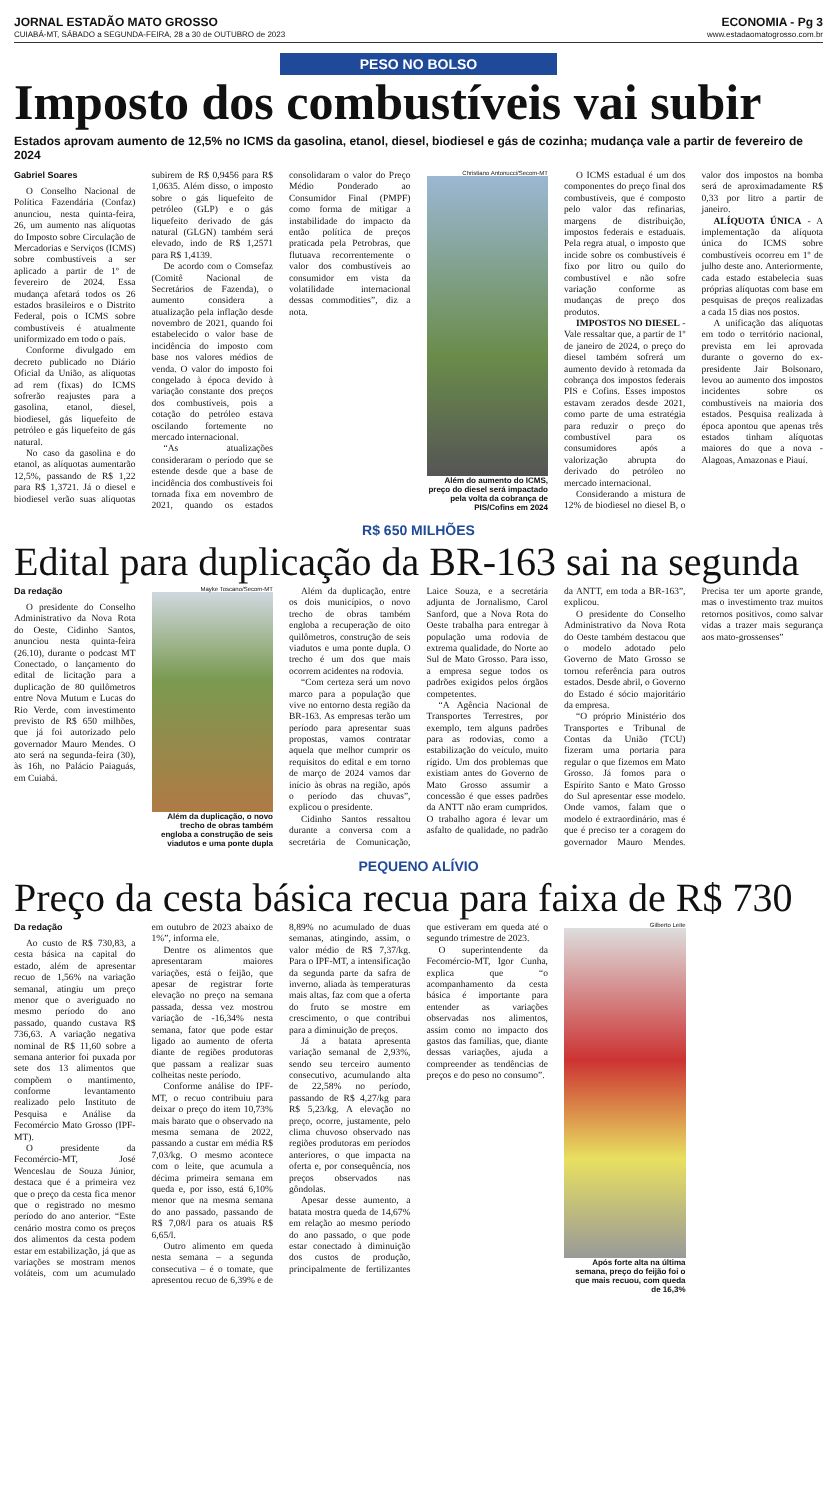JORNAL ESTADÃO MATO GROSSO
CUIABÁ-MT, SÁBADO a SEGUNDA-FEIRA, 28 a 30 de OUTUBRO de 2023
ECONOMIA - Pg 3
www.estadaomatogrosso.com.br
PESO NO BOLSO
Imposto dos combustíveis vai subir
Estados aprovam aumento de 12,5% no ICMS da gasolina, etanol, diesel, biodiesel e gás de cozinha; mudança vale a partir de fevereiro de 2024
Gabriel Soares
O Conselho Nacional de Política Fazendária (Confaz) anunciou, nesta quinta-feira, 26, um aumento nas alíquotas do Imposto sobre Circulação de Mercadorias e Serviços (ICMS) sobre combustíveis a ser aplicado a partir de 1º de fevereiro de 2024. Essa mudança afetará todos os 26 estados brasileiros e o Distrito Federal, pois o ICMS sobre combustíveis é atualmente uniformizado em todo o país.
Conforme divulgado em decreto publicado no Diário Oficial da União, as alíquotas ad rem (fixas) do ICMS sofrerão reajustes para a gasolina, etanol, diesel, biodiesel, gás liquefeito de petróleo e gás liquefeito de gás natural.
No caso da gasolina e do etanol, as alíquotas aumentarão 12,5%, passando de R$ 1,22 para R$ 1,3721. Já o diesel e biodiesel verão suas alíquotas subirem de R$ 0,9456 para R$ 1,0635. Além disso, o imposto sobre o gás liquefeito de petróleo (GLP) e o gás liquefeito derivado de gás natural (GLGN) também será elevado, indo de R$ 1,2571 para R$ 1,4139.
De acordo com o Comsefaz (Comitê Nacional de Secretários de Fazenda), o aumento considera a atualização pela inflação desde novembro de 2021, quando foi estabelecido o valor base de incidência do imposto com base nos valores médios de venda. O valor do imposto foi congelado à época devido à variação constante dos preços dos combustíveis, pois a cotação do petróleo estava oscilando fortemente no mercado internacional.
“As atualizações consideraram o período que se estende desde que a base de incidência dos combustíveis foi tornada fixa em novembro de 2021, quando os estados consolidaram o valor do Preço Médio Ponderado ao Consumidor Final (PMPF) como forma de mitigar a instabilidade do impacto da então política de preços praticada pela Petrobras, que flutuava recorrentemente o valor dos combustíveis ao consumidor em vista da volatilidade internacional dessas commodities”, diz a nota.
Christiano Antonucci/Secom-MT
Além do aumento do ICMS, preço do diesel será impactado pela volta da cobrança de PIS/Cofins em 2024
O ICMS estadual é um dos componentes do preço final dos combustíveis, que é composto pelo valor das refinarias, margens de distribuição, impostos federais e estaduais. Pela regra atual, o imposto que incide sobre os combustíveis é fixo por litro ou quilo do combustível e não sofre variação conforme as mudanças de preço dos produtos.
IMPOSTOS NO DIESEL - Vale ressaltar que, a partir de 1º de janeiro de 2024, o preço do diesel também sofrerá um aumento devido à retomada da cobrança dos impostos federais PIS e Cofins. Esses impostos estavam zerados desde 2021, como parte de uma estratégia para reduzir o preço do combustível para os consumidores após a valorização abrupta do derivado do petróleo no mercado internacional.
Considerando a mistura de 12% de biodiesel no diesel B, o valor dos impostos na bomba será de aproximadamente R$ 0,33 por litro a partir de janeiro.
ALÍQUOTA ÚNICA - A implementação da alíquota única do ICMS sobre combustíveis ocorreu em 1º de julho deste ano. Anteriormente, cada estado estabelecia suas próprias alíquotas com base em pesquisas de preços realizadas a cada 15 dias nos postos.
A unificação das alíquotas em todo o território nacional, prevista em lei aprovada durante o governo do ex-presidente Jair Bolsonaro, levou ao aumento dos impostos incidentes sobre os combustíveis na maioria dos estados. Pesquisa realizada à época apontou que apenas três estados tinham alíquotas maiores do que a nova - Alagoas, Amazonas e Piauí.
R$ 650 MILHÕES
Edital para duplicação da BR-163 sai na segunda
Da redação
O presidente do Conselho Administrativo da Nova Rota do Oeste, Cidinho Santos, anunciou nesta quinta-feira (26.10), durante o podcast MT Conectado, o lançamento do edital de licitação para a duplicação de 80 quilômetros entre Nova Mutum e Lucas do Rio Verde, com investimento previsto de R$ 650 milhões, que já foi autorizado pelo governador Mauro Mendes. O ato será na segunda-feira (30), às 16h, no Palácio Paiaguás, em Cuiabá.
Mayke Toscano/Secom-MT
Além da duplicação, o novo trecho de obras também engloba a construção de seis viadutos e uma ponte dupla
Além da duplicação, entre os dois municípios, o novo trecho de obras também engloba a recuperação de oito quilômetros, construção de seis viadutos e uma ponte dupla. O trecho é um dos que mais ocorrem acidentes na rodovia.
“Com certeza será um novo marco para a população que vive no entorno desta região da BR-163. As empresas terão um período para apresentar suas propostas, vamos contratar aquela que melhor cumprir os requisitos do edital e em torno de março de 2024 vamos dar início às obras na região, após o período das chuvas”, explicou o presidente.
Cidinho Santos ressaltou durante a conversa com a secretária de Comunicação, Laice Souza, e a secretária adjunta de Jornalismo, Carol Sanford, que a Nova Rota do Oeste trabalha para entregar à população uma rodovia de extrema qualidade, do Norte ao Sul de Mato Grosso. Para isso, a empresa segue todos os padrões exigidos pelos órgãos competentes.
“A Agência Nacional de Transportes Terrestres, por exemplo, tem alguns padrões para as rodovias, como a estabilização do veículo, muito rígido. Um dos problemas que existiam antes do Governo de Mato Grosso assumir a concessão é que esses padrões da ANTT não eram cumpridos. O trabalho agora é levar um asfalto de qualidade, no padrão da ANTT, em toda a BR-163”, explicou.
O presidente do Conselho Administrativo da Nova Rota do Oeste também destacou que o modelo adotado pelo Governo de Mato Grosso se tornou referência para outros estados. Desde abril, o Governo do Estado é sócio majoritário da empresa.
“O próprio Ministério dos Transportes e Tribunal de Contas da União (TCU) fizeram uma portaria para regular o que fizemos em Mato Grosso. Já fomos para o Espírito Santo e Mato Grosso do Sul apresentar esse modelo. Onde vamos, falam que o modelo é extraordinário, mas é que é preciso ter a coragem do governador Mauro Mendes. Precisa ter um aporte grande, mas o investimento traz muitos retornos positivos, como salvar vidas a trazer mais segurança aos mato-grossenses”
PEQUENO ALÍVIO
Preço da cesta básica recua para faixa de R$ 730
Da redação
Ao custo de R$ 730,83, a cesta básica na capital do estado, além de apresentar recuo de 1,56% na variação semanal, atingiu um preço menor que o averiguado no mesmo período do ano passado, quando custava R$ 736,63. A variação negativa nominal de R$ 11,60 sobre a semana anterior foi puxada por sete dos 13 alimentos que compõem o mantimento, conforme levantamento realizado pelo Instituto de Pesquisa e Análise da Fecomércio Mato Grosso (IPF-MT).
O presidente da Fecomércio-MT, José Wenceslau de Souza Júnior, destaca que é a primeira vez que o preço da cesta fica menor que o registrado no mesmo período do ano anterior. “Este cenário mostra como os preços dos alimentos da cesta podem estar em estabilização, já que as variações se mostram menos voláteis, com um acumulado em outubro de 2023 abaixo de 1%”, informa ele.
Dentre os alimentos que apresentaram maiores variações, está o feijão, que apesar de registrar forte elevação no preço na semana passada, dessa vez mostrou variação de -16,34% nesta semana, fator que pode estar ligado ao aumento de oferta diante de regiões produtoras que passam a realizar suas colheitas neste período.
Conforme análise do IPF-MT, o recuo contribuiu para deixar o preço do item 10,73% mais barato que o observado na mesma semana de 2022, passando a custar em média R$ 7,03/kg. O mesmo acontece com o leite, que acumula a décima primeira semana em queda e, por isso, está 6,10% menor que na mesma semana do ano passado, passando de R$ 7,08/l para os atuais R$ 6,65/l.
Outro alimento em queda nesta semana – a segunda consecutiva – é o tomate, que apresentou recuo de 6,39% e de 8,89% no acumulado de duas semanas, atingindo, assim, o valor médio de R$ 7,37/kg. Para o IPF-MT, a intensificação da segunda parte da safra de inverno, aliada às temperaturas mais altas, faz com que a oferta do fruto se mostre em crescimento, o que contribui para a diminuição de preços.
Já a batata apresenta variação semanal de 2,93%, sendo seu terceiro aumento consecutivo, acumulando alta de 22,58% no período, passando de R$ 4,27/kg para R$ 5,23/kg. A elevação no preço, ocorre, justamente, pelo clima chuvoso observado nas regiões produtoras em períodos anteriores, o que impacta na oferta e, por consequência, nos preços observados nas gôndolas.
Apesar desse aumento, a batata mostra queda de 14,67% em relação ao mesmo período do ano passado, o que pode estar conectado à diminuição dos custos de produção, principalmente de fertilizantes que estiveram em queda até o segundo trimestre de 2023.
O superintendente da Fecomércio-MT, Igor Cunha, explica que “o acompanhamento da cesta básica é importante para entender as variações observadas nos alimentos, assim como no impacto dos gastos das famílias, que, diante dessas variações, ajuda a compreender as tendências de preços e do peso no consumo”.
Gilberto Leite
Após forte alta na última semana, preço do feijão foi o que mais recuou, com queda de 16,3%